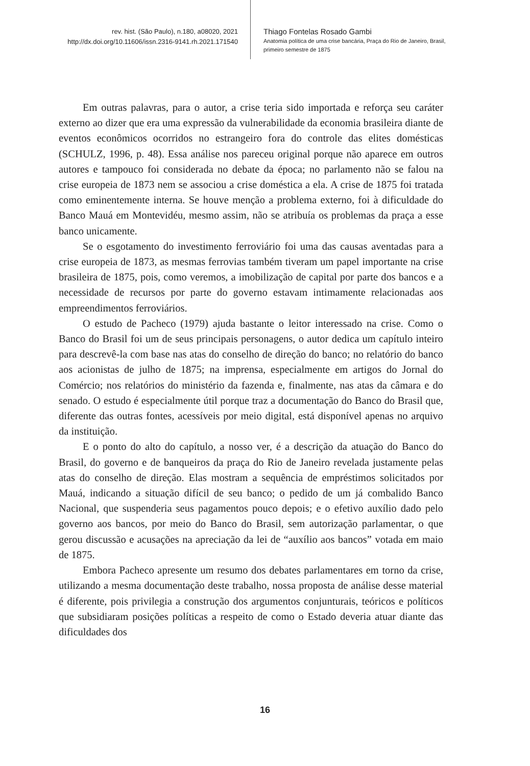rev. hist. (São Paulo), n.180, a08020, 2021
http://dx.doi.org/10.11606/issn.2316-9141.rh.2021.171540
Thiago Fontelas Rosado Gambi
Anatomia política de uma crise bancária, Praça do Rio de Janeiro, Brasil,
primeiro semestre de 1875
Em outras palavras, para o autor, a crise teria sido importada e reforça seu caráter externo ao dizer que era uma expressão da vulnerabilidade da economia brasileira diante de eventos econômicos ocorridos no estrangeiro fora do controle das elites domésticas (SCHULZ, 1996, p. 48). Essa análise nos pareceu original porque não aparece em outros autores e tampouco foi considerada no debate da época; no parlamento não se falou na crise europeia de 1873 nem se associou a crise doméstica a ela. A crise de 1875 foi tratada como eminentemente interna. Se houve menção a problema externo, foi à dificuldade do Banco Mauá em Montevidéu, mesmo assim, não se atribuía os problemas da praça a esse banco unicamente.
Se o esgotamento do investimento ferroviário foi uma das causas aventadas para a crise europeia de 1873, as mesmas ferrovias também tiveram um papel importante na crise brasileira de 1875, pois, como veremos, a imobilização de capital por parte dos bancos e a necessidade de recursos por parte do governo estavam intimamente relacionadas aos empreendimentos ferroviários.
O estudo de Pacheco (1979) ajuda bastante o leitor interessado na crise. Como o Banco do Brasil foi um de seus principais personagens, o autor dedica um capítulo inteiro para descrevê-la com base nas atas do conselho de direção do banco; no relatório do banco aos acionistas de julho de 1875; na imprensa, especialmente em artigos do Jornal do Comércio; nos relatórios do ministério da fazenda e, finalmente, nas atas da câmara e do senado. O estudo é especialmente útil porque traz a documentação do Banco do Brasil que, diferente das outras fontes, acessíveis por meio digital, está disponível apenas no arquivo da instituição.
E o ponto do alto do capítulo, a nosso ver, é a descrição da atuação do Banco do Brasil, do governo e de banqueiros da praça do Rio de Janeiro revelada justamente pelas atas do conselho de direção. Elas mostram a sequência de empréstimos solicitados por Mauá, indicando a situação difícil de seu banco; o pedido de um já combalido Banco Nacional, que suspenderia seus pagamentos pouco depois; e o efetivo auxílio dado pelo governo aos bancos, por meio do Banco do Brasil, sem autorização parlamentar, o que gerou discussão e acusações na apreciação da lei de “auxílio aos bancos” votada em maio de 1875.
Embora Pacheco apresente um resumo dos debates parlamentares em torno da crise, utilizando a mesma documentação deste trabalho, nossa proposta de análise desse material é diferente, pois privilegia a construção dos argumentos conjunturais, teóricos e políticos que subsidiaram posições políticas a respeito de como o Estado deveria atuar diante das dificuldades dos
16